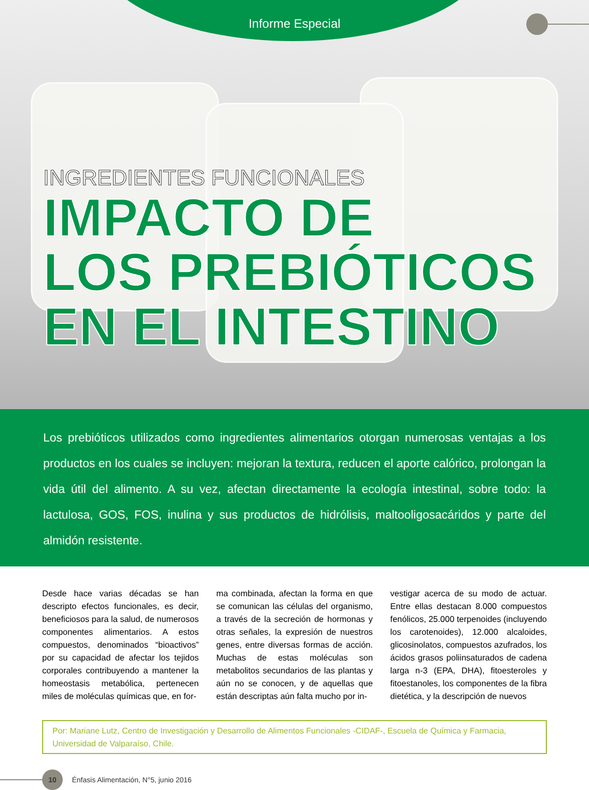Informe Especial
INGREDIENTES FUNCIONALES
IMPACTO DE
LOS PREBIÓTICOS
EN EL INTESTINO
Los prebióticos utilizados como ingredientes alimentarios otorgan numerosas ventajas a los productos en los cuales se incluyen: mejoran la textura, reducen el aporte calórico, prolongan la vida útil del alimento. A su vez, afectan directamente la ecología intestinal, sobre todo: la lactulosa, GOS, FOS, inulina y sus productos de hidrólisis, maltooligosacáridos y parte del almidón resistente.
Desde hace varias décadas se han descripto efectos funcionales, es decir, beneficiosos para la salud, de numerosos componentes alimentarios. A estos compuestos, denominados “bioactivos” por su capacidad de afectar los tejidos corporales contribuyendo a mantener la homeostasis metabólica, pertenecen miles de moléculas químicas que, en for-
ma combinada, afectan la forma en que se comunican las células del organismo, a través de la secreción de hormonas y otras señales, la expresión de nuestros genes, entre diversas formas de acción. Muchas de estas moléculas son metabolitos secundarios de las plantas y aún no se conocen, y de aquellas que están descriptas aún falta mucho por in-
vestigar acerca de su modo de actuar. Entre ellas destacan 8.000 compuestos fenólicos, 25.000 terpenoides (incluyendo los carotenoides), 12.000 alcaloides, glicosinolatos, compuestos azufrados, los ácidos grasos poliinsaturados de cadena larga n-3 (EPA, DHA), fitoesteroles y fitoestanoles, los componentes de la fibra dietética, y la descripción de nuevos
Por: Mariane Lutz, Centro de Investigación y Desarrollo de Alimentos Funcionales -CIDAF-, Escuela de Química y Farmacia, Universidad de Valparaíso, Chile.
10
Énfasis Alimentación, N°5, junio 2016